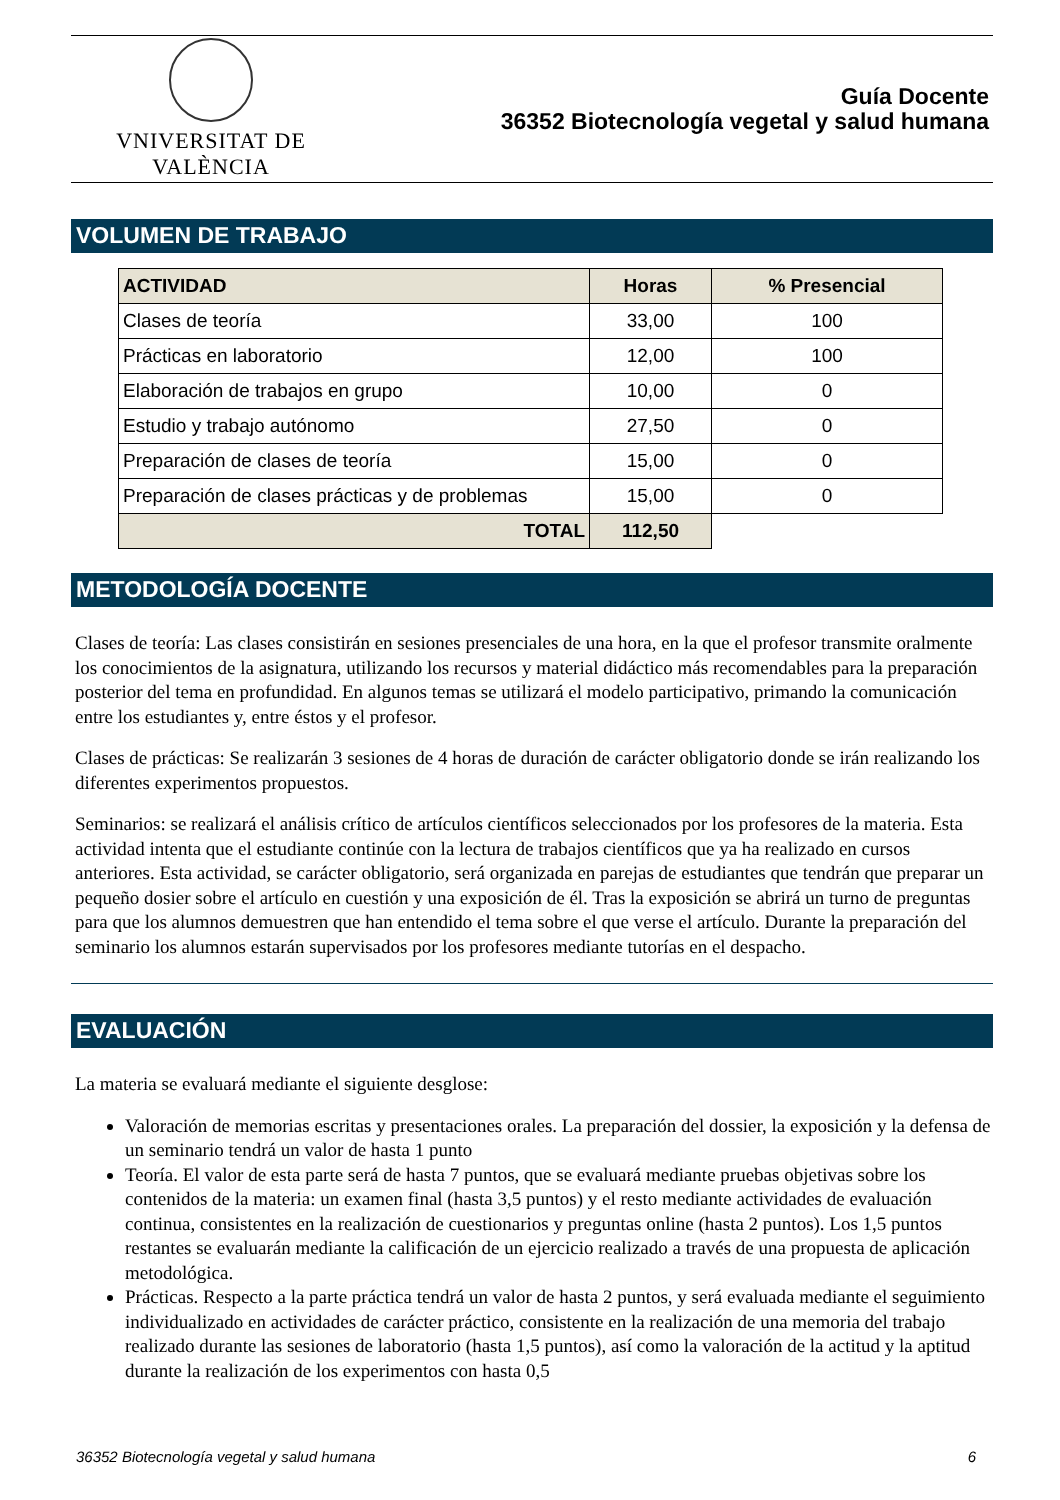VNIVERSITAT DE VALÈNCIA
Guía Docente
36352 Biotecnología vegetal y salud humana
VOLUMEN DE TRABAJO
| ACTIVIDAD | Horas | % Presencial |
| --- | --- | --- |
| Clases de teoría | 33,00 | 100 |
| Prácticas en laboratorio | 12,00 | 100 |
| Elaboración de trabajos en grupo | 10,00 | 0 |
| Estudio y trabajo autónomo | 27,50 | 0 |
| Preparación de clases de teoría | 15,00 | 0 |
| Preparación de clases prácticas y de problemas | 15,00 | 0 |
| TOTAL | 112,50 | |
METODOLOGÍA DOCENTE
Clases de teoría: Las clases consistirán en sesiones presenciales de una hora, en la que el profesor transmite oralmente los conocimientos de la asignatura, utilizando los recursos y material didáctico más recomendables para la preparación posterior del tema en profundidad. En algunos temas se utilizará el modelo participativo, primando la comunicación entre los estudiantes y, entre éstos y el profesor.
Clases de prácticas: Se realizarán 3 sesiones de 4 horas de duración de carácter obligatorio donde se irán realizando los diferentes experimentos propuestos.
Seminarios: se realizará el análisis crítico de artículos científicos seleccionados por los profesores de la materia. Esta actividad intenta que el estudiante continúe con la lectura de trabajos científicos que ya ha realizado en cursos anteriores. Esta actividad, se carácter obligatorio, será organizada en parejas de estudiantes que tendrán que preparar un pequeño dosier sobre el artículo en cuestión y una exposición de él. Tras la exposición se abrirá un turno de preguntas para que los alumnos demuestren que han entendido el tema sobre el que verse el artículo. Durante la preparación del seminario los alumnos estarán supervisados por los profesores mediante tutorías en el despacho.
EVALUACIÓN
La materia se evaluará mediante el siguiente desglose:
Valoración de memorias escritas y presentaciones orales. La preparación del dossier, la exposición y la defensa de un seminario tendrá un valor de hasta 1 punto
Teoría. El valor de esta parte será de hasta 7 puntos, que se evaluará mediante pruebas objetivas sobre los contenidos de la materia: un examen final (hasta 3,5 puntos) y el resto mediante actividades de evaluación continua, consistentes en la realización de cuestionarios y preguntas online (hasta 2 puntos). Los 1,5 puntos restantes se evaluarán mediante la calificación de un ejercicio realizado a través de una propuesta de aplicación metodológica.
Prácticas. Respecto a la parte práctica tendrá un valor de hasta 2 puntos, y será evaluada mediante el seguimiento individualizado en actividades de carácter práctico, consistente en la realización de una memoria del trabajo realizado durante las sesiones de laboratorio (hasta 1,5 puntos), así como la valoración de la actitud y la aptitud durante la realización de los experimentos con hasta 0,5
36352 Biotecnología vegetal y salud humana 6